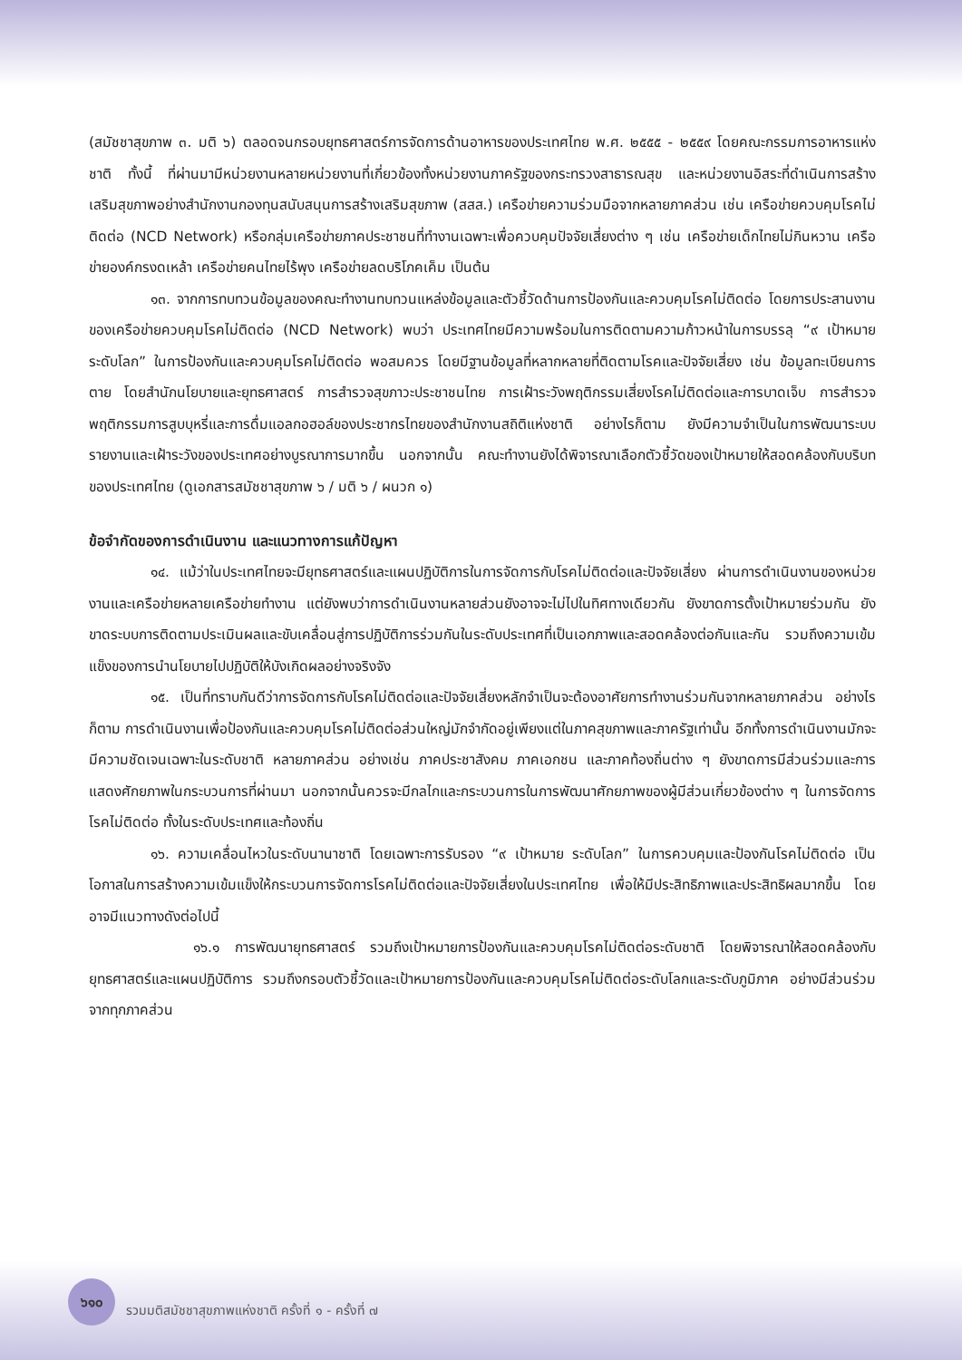(สมัชชาสุขภาพ ๓. มติ ๖) ตลอดจนกรอบยุทธศาสตร์การจัดการด้านอาหารของประเทศไทย พ.ศ. ๒๕๕๕ - ๒๕๕๙ โดยคณะกรรมการอาหารแห่งชาติ ทั้งนี้ ที่ผ่านมามีหน่วยงานหลายหน่วยงานที่เกี่ยวข้องทั้งหน่วยงานภาครัฐของกระทรวงสาธารณสุข และหน่วยงานอิสระที่ดำเนินการสร้างเสริมสุขภาพอย่างสำนักงานกองทุนสนับสนุนการสร้างเสริมสุขภาพ (สสส.) เครือข่ายความร่วมมือจากหลายภาคส่วน เช่น เครือข่ายควบคุมโรคไม่ติดต่อ (NCD Network) หรือกลุ่มเครือข่ายภาคประชาชนที่ทำงานเฉพาะเพื่อควบคุมปัจจัยเสี่ยงต่าง ๆ เช่น เครือข่ายเด็กไทยไม่กินหวาน เครือข่ายองค์กรงดเหล้า เครือข่ายคนไทยไร้พุง เครือข่ายลดบริโภคเค็ม เป็นต้น
๑๓. จากการทบทวนข้อมูลของคณะทำงานทบทวนแหล่งข้อมูลและตัวชี้วัดด้านการป้องกันและควบคุมโรคไม่ติดต่อ โดยการประสานงานของเครือข่ายควบคุมโรคไม่ติดต่อ (NCD Network) พบว่า ประเทศไทยมีความพร้อมในการติดตามความก้าวหน้าในการบรรลุ “๙ เป้าหมาย ระดับโลก” ในการป้องกันและควบคุมโรคไม่ติดต่อ พอสมควร โดยมีฐานข้อมูลที่หลากหลายที่ติดตามโรคและปัจจัยเสี่ยง เช่น ข้อมูลทะเบียนการตาย โดยสำนักนโยบายและยุทธศาสตร์ การสำรวจสุขภาวะประชาชนไทย การเฝ้าระวังพฤติกรรมเสี่ยงโรคไม่ติดต่อและการบาดเจ็บ การสำรวจพฤติกรรมการสูบบุหรี่และการดื่มแอลกอฮอล์ของประชากรไทยของสำนักงานสถิติแห่งชาติ อย่างไรก็ตาม ยังมีความจำเป็นในการพัฒนาระบบรายงานและเฝ้าระวังของประเทศอย่างบูรณาการมากขึ้น นอกจากนั้น คณะทำงานยังได้พิจารณาเลือกตัวชี้วัดของเป้าหมายให้สอดคล้องกับบริบทของประเทศไทย (ดูเอกสารสมัชชาสุขภาพ ๖ / มติ ๖ / ผนวก ๑)
ข้อจำกัดของการดำเนินงาน และแนวทางการแก้ปัญหา
๑๔. แม้ว่าในประเทศไทยจะมียุทธศาสตร์และแผนปฏิบัติการในการจัดการกับโรคไม่ติดต่อและปัจจัยเสี่ยง ผ่านการดำเนินงานของหน่วยงานและเครือข่ายหลายเครือข่ายทำงาน แต่ยังพบว่าการดำเนินงานหลายส่วนยังอาจจะไม่ไปในทิศทางเดียวกัน ยังขาดการตั้งเป้าหมายร่วมกัน ยังขาดระบบการติดตามประเมินผลและขับเคลื่อนสู่การปฏิบัติการร่วมกันในระดับประเทศที่เป็นเอกภาพและสอดคล้องต่อกันและกัน รวมถึงความเข้มแข็งของการนำนโยบายไปปฏิบัติให้บังเกิดผลอย่างจริงจัง
๑๕. เป็นที่ทราบกันดีว่าการจัดการกับโรคไม่ติดต่อและปัจจัยเสี่ยงหลักจำเป็นจะต้องอาศัยการทำงานร่วมกันจากหลายภาคส่วน อย่างไรก็ตาม การดำเนินงานเพื่อป้องกันและควบคุมโรคไม่ติดต่อส่วนใหญ่มักจำกัดอยู่เพียงแต่ในภาคสุขภาพและภาครัฐเท่านั้น อีกทั้งการดำเนินงานมักจะมีความชัดเจนเฉพาะในระดับชาติ หลายภาคส่วน อย่างเช่น ภาคประชาสังคม ภาคเอกชน และภาคท้องถิ่นต่าง ๆ ยังขาดการมีส่วนร่วมและการแสดงศักยภาพในกระบวนการที่ผ่านมา นอกจากนั้นควรจะมีกลไกและกระบวนการในการพัฒนาศักยภาพของผู้มีส่วนเกี่ยวข้องต่าง ๆ ในการจัดการโรคไม่ติดต่อ ทั้งในระดับประเทศและท้องถิ่น
๑๖. ความเคลื่อนไหวในระดับนานาชาติ โดยเฉพาะการรับรอง “๙ เป้าหมาย ระดับโลก” ในการควบคุมและป้องกันโรคไม่ติดต่อ เป็นโอกาสในการสร้างความเข้มแข็งให้กระบวนการจัดการโรคไม่ติดต่อและปัจจัยเสี่ยงในประเทศไทย เพื่อให้มีประสิทธิภาพและประสิทธิผลมากขึ้น โดยอาจมีแนวทางดังต่อไปนี้
๑๖.๑ การพัฒนายุทธศาสตร์ รวมถึงเป้าหมายการป้องกันและควบคุมโรคไม่ติดต่อระดับชาติ โดยพิจารณาให้สอดคล้องกับยุทธศาสตร์และแผนปฏิบัติการ รวมถึงกรอบตัวชี้วัดและเป้าหมายการป้องกันและควบคุมโรคไม่ติดต่อระดับโลกและระดับภูมิภาค อย่างมีส่วนร่วมจากทุกภาคส่วน
๖๑๐
รวมมติสมัชชาสุขภาพแห่งชาติ ครั้งที่ ๑ - ครั้งที่ ๗